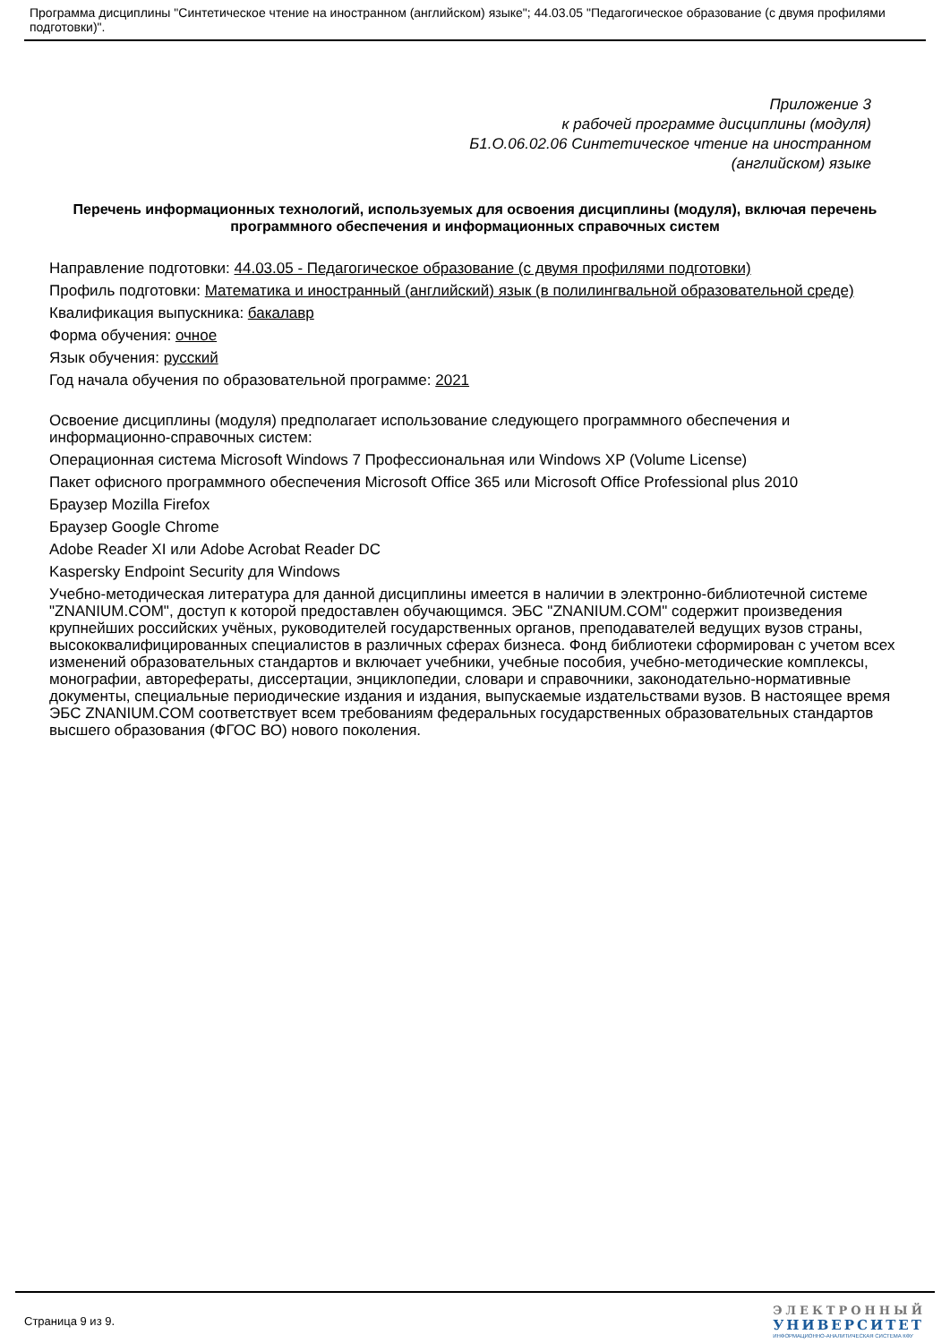Программа дисциплины "Синтетическое чтение на иностранном (английском) языке"; 44.03.05 "Педагогическое образование (с двумя профилями подготовки)".
Приложение 3
к рабочей программе дисциплины (модуля)
Б1.О.06.02.06 Синтетическое чтение на иностранном
(английском) языке
Перечень информационных технологий, используемых для освоения дисциплины (модуля), включая перечень программного обеспечения и информационных справочных систем
Направление подготовки: 44.03.05 - Педагогическое образование (с двумя профилями подготовки)
Профиль подготовки: Математика и иностранный (английский) язык (в полилингвальной образовательной среде)
Квалификация выпускника: бакалавр
Форма обучения: очное
Язык обучения: русский
Год начала обучения по образовательной программе: 2021
Освоение дисциплины (модуля) предполагает использование следующего программного обеспечения и информационно-справочных систем:
Операционная система Microsoft Windows 7 Профессиональная или Windows XP (Volume License)
Пакет офисного программного обеспечения Microsoft Office 365 или Microsoft Office Professional plus 2010
Браузер Mozilla Firefox
Браузер Google Chrome
Adobe Reader XI или Adobe Acrobat Reader DC
Kaspersky Endpoint Security для Windows
Учебно-методическая литература для данной дисциплины имеется в наличии в электронно-библиотечной системе "ZNANIUM.COM", доступ к которой предоставлен обучающимся. ЭБС "ZNANIUM.COM" содержит произведения крупнейших российских учёных, руководителей государственных органов, преподавателей ведущих вузов страны, высококвалифицированных специалистов в различных сферах бизнеса. Фонд библиотеки сформирован с учетом всех изменений образовательных стандартов и включает учебники, учебные пособия, учебно-методические комплексы, монографии, авторефераты, диссертации, энциклопедии, словари и справочники, законодательно-нормативные документы, специальные периодические издания и издания, выпускаемые издательствами вузов. В настоящее время ЭБС ZNANIUM.COM соответствует всем требованиям федеральных государственных образовательных стандартов высшего образования (ФГОС ВО) нового поколения.
Страница 9 из 9.
ЭЛЕКТРОННЫЙ
УНИВЕРСИТЕТ
ИНФОРМАЦИОННО-АНАЛИТИЧЕСКАЯ СИСТЕМА КФУ